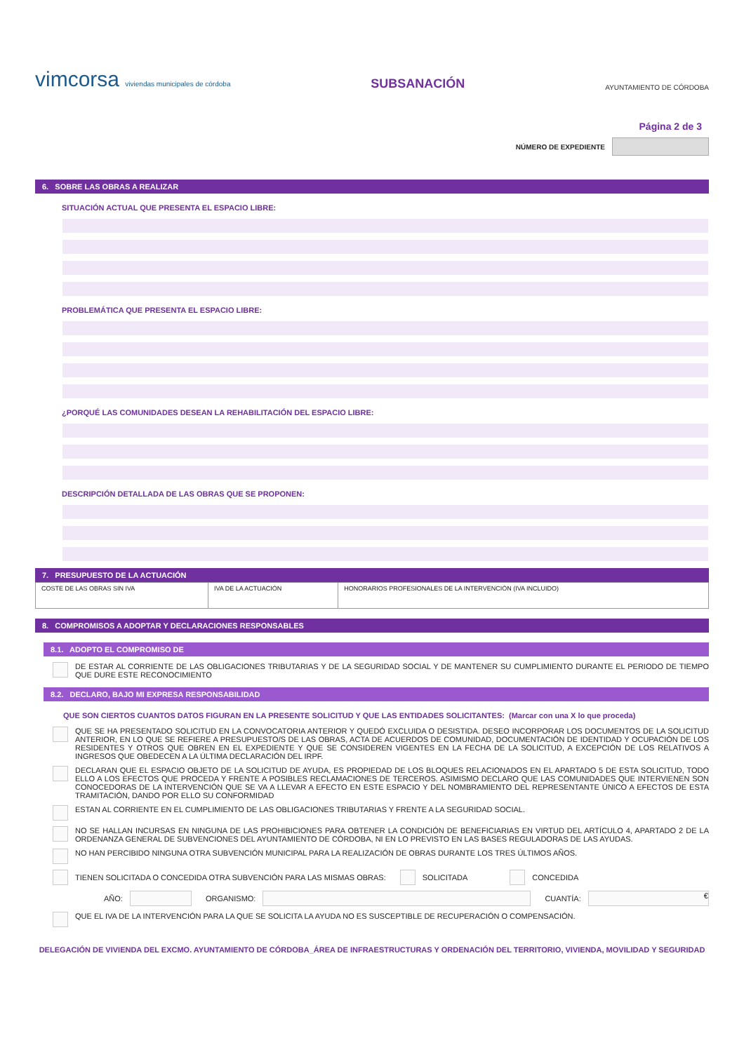vimcorsa viviendas municipales de córdoba
SUBSANACIÓN
AYUNTAMIENTO DE CÓRDOBA
Página 2 de 3
NÚMERO DE EXPEDIENTE
6. SOBRE LAS OBRAS A REALIZAR
SITUACIÓN ACTUAL QUE PRESENTA EL ESPACIO LIBRE:
PROBLEMÁTICA QUE PRESENTA EL ESPACIO LIBRE:
¿PORQUÉ LAS COMUNIDADES DESEAN LA REHABILITACIÓN DEL ESPACIO LIBRE:
DESCRIPCIÓN DETALLADA DE LAS OBRAS QUE SE PROPONEN:
7. PRESUPUESTO DE LA ACTUACIÓN
| COSTE DE LAS OBRAS SIN IVA | IVA DE LA ACTUACIÓN | HONORARIOS PROFESIONALES DE LA INTERVENCIÓN (IVA INCLUIDO) |
8. COMPROMISOS A ADOPTAR Y DECLARACIONES RESPONSABLES
8.1. ADOPTO EL COMPROMISO DE
DE ESTAR AL CORRIENTE DE LAS OBLIGACIONES TRIBUTARIAS Y DE LA SEGURIDAD SOCIAL Y DE MANTENER SU CUMPLIMIENTO DURANTE EL PERIODO DE TIEMPO QUE DURE ESTE RECONOCIMIENTO
8.2. DECLARO, BAJO MI EXPRESA RESPONSABILIDAD
QUE SON CIERTOS CUANTOS DATOS FIGURAN EN LA PRESENTE SOLICITUD Y QUE LAS ENTIDADES SOLICITANTES: (Marcar con una X lo que proceda)
QUE SE HA PRESENTADO SOLICITUD EN LA CONVOCATORIA ANTERIOR Y QUEDÓ EXCLUIDA O DESISTIDA. DESEO INCORPORAR LOS DOCUMENTOS DE LA SOLICITUD ANTERIOR, EN LO QUE SE REFIERE A PRESUPUESTO/S DE LAS OBRAS, ACTA DE ACUERDOS DE COMUNIDAD, DOCUMENTACIÓN DE IDENTIDAD Y OCUPACIÓN DE LOS RESIDENTES Y OTROS QUE OBREN EN EL EXPEDIENTE Y QUE SE CONSIDEREN VIGENTES EN LA FECHA DE LA SOLICITUD, A EXCEPCIÓN DE LOS RELATIVOS A INGRESOS QUE OBEDECEN A LA ÚLTIMA DECLARACIÓN DEL IRPF.
DECLARAN QUE EL ESPACIO OBJETO DE LA SOLICITUD DE AYUDA, ES PROPIEDAD DE LOS BLOQUES RELACIONADOS EN EL APARTADO 5 DE ESTA SOLICITUD, TODO ELLO A LOS EFECTOS QUE PROCEDA Y FRENTE A POSIBLES RECLAMACIONES DE TERCEROS. ASIMISMO DECLARO QUE LAS COMUNIDADES QUE INTERVIENEN SON CONOCEDORAS DE LA INTERVENCIÓN QUE SE VA A LLEVAR A EFECTO EN ESTE ESPACIO Y DEL NOMBRAMIENTO DEL REPRESENTANTE ÚNICO A EFECTOS DE ESTA TRAMITACIÓN, DANDO POR ELLO SU CONFORMIDAD
ESTAN AL CORRIENTE EN EL CUMPLIMIENTO DE LAS OBLIGACIONES TRIBUTARIAS Y FRENTE A LA SEGURIDAD SOCIAL.
NO SE HALLAN INCURSAS EN NINGUNA DE LAS PROHIBICIONES PARA OBTENER LA CONDICIÓN DE BENEFICIARIAS EN VIRTUD DEL ARTÍCULO 4, APARTADO 2 DE LA ORDENANZA GENERAL DE SUBVENCIONES DEL AYUNTAMIENTO DE CÓRDOBA, NI EN LO PREVISTO EN LAS BASES REGULADORAS DE LAS AYUDAS.
NO HAN PERCIBIDO NINGUNA OTRA SUBVENCIÓN MUNICIPAL PARA LA REALIZACIÓN DE OBRAS DURANTE LOS TRES ÚLTIMOS AÑOS.
TIENEN SOLICITADA O CONCEDIDA OTRA SUBVENCIÓN PARA LAS MISMAS OBRAS:
SOLICITADA CONCEDIDA
AÑO: ORGANISMO: CUANTÍA:
€
QUE EL IVA DE LA INTERVENCIÓN PARA LA QUE SE SOLICITA LA AYUDA NO ES SUSCEPTIBLE DE RECUPERACIÓN O COMPENSACIÓN.
DELEGACIÓN DE VIVIENDA DEL EXCMO. AYUNTAMIENTO DE CÓRDOBA_ÁREA DE INFRAESTRUCTURAS Y ORDENACIÓN DEL TERRITORIO, VIVIENDA, MOVILIDAD Y SEGURIDAD